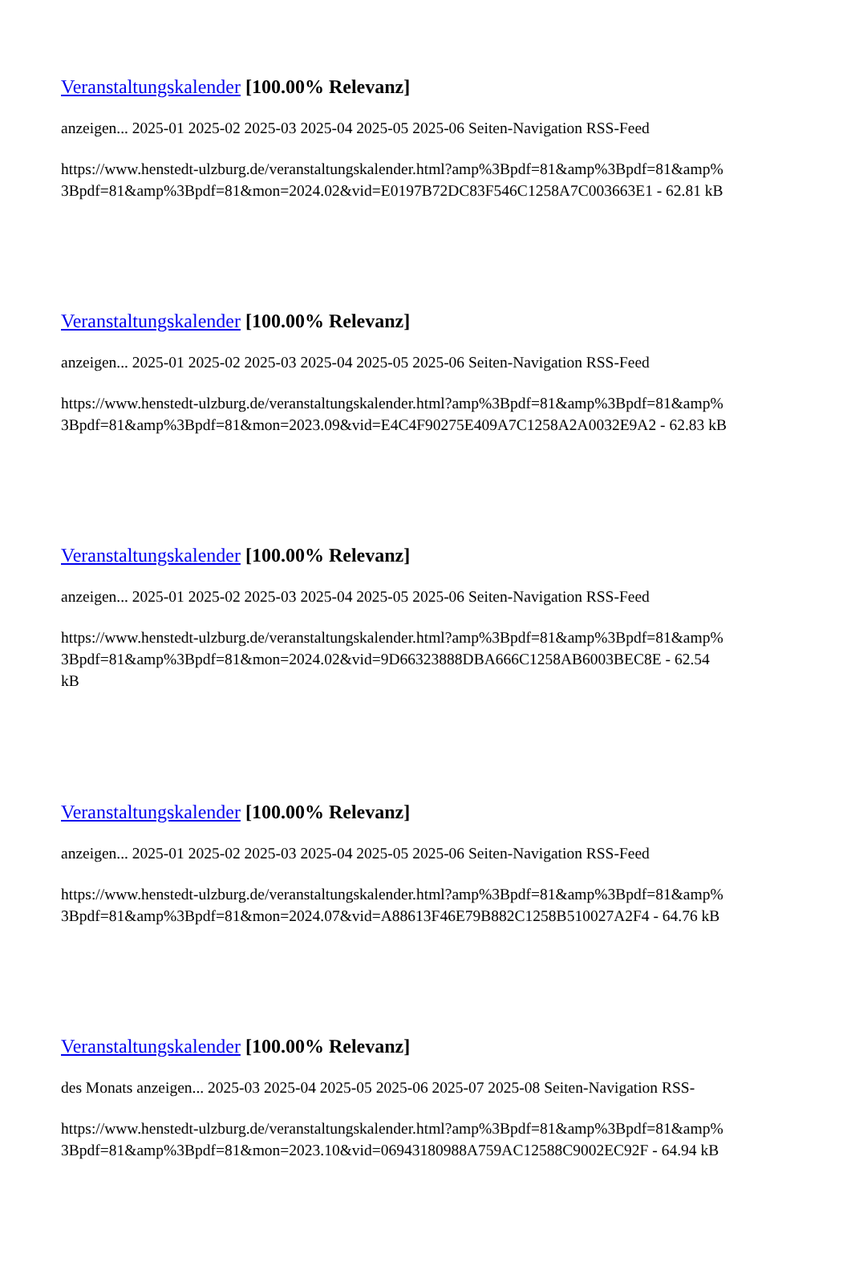Veranstaltungskalender [100.00% Relevanz]
anzeigen... 2025-01 2025-02 2025-03 2025-04 2025-05 2025-06 Seiten-Navigation RSS-Feed
https://www.henstedt-ulzburg.de/veranstaltungskalender.html?amp%3Bpdf=81&amp%3Bpdf=81&amp%
3Bpdf=81&amp%3Bpdf=81&mon=2024.02&vid=E0197B72DC83F546C1258A7C003663E1 - 62.81 kB
Veranstaltungskalender [100.00% Relevanz]
anzeigen... 2025-01 2025-02 2025-03 2025-04 2025-05 2025-06 Seiten-Navigation RSS-Feed
https://www.henstedt-ulzburg.de/veranstaltungskalender.html?amp%3Bpdf=81&amp%3Bpdf=81&amp%
3Bpdf=81&amp%3Bpdf=81&mon=2023.09&vid=E4C4F90275E409A7C1258A2A0032E9A2 - 62.83 kB
Veranstaltungskalender [100.00% Relevanz]
anzeigen... 2025-01 2025-02 2025-03 2025-04 2025-05 2025-06 Seiten-Navigation RSS-Feed
https://www.henstedt-ulzburg.de/veranstaltungskalender.html?amp%3Bpdf=81&amp%3Bpdf=81&amp%
3Bpdf=81&amp%3Bpdf=81&mon=2024.02&vid=9D66323888DBA666C1258AB6003BEC8E - 62.54
kB
Veranstaltungskalender [100.00% Relevanz]
anzeigen... 2025-01 2025-02 2025-03 2025-04 2025-05 2025-06 Seiten-Navigation RSS-Feed
https://www.henstedt-ulzburg.de/veranstaltungskalender.html?amp%3Bpdf=81&amp%3Bpdf=81&amp%
3Bpdf=81&amp%3Bpdf=81&mon=2024.07&vid=A88613F46E79B882C1258B510027A2F4 - 64.76 kB
Veranstaltungskalender [100.00% Relevanz]
des Monats anzeigen... 2025-03 2025-04 2025-05 2025-06 2025-07 2025-08 Seiten-Navigation RSS-
https://www.henstedt-ulzburg.de/veranstaltungskalender.html?amp%3Bpdf=81&amp%3Bpdf=81&amp%
3Bpdf=81&amp%3Bpdf=81&mon=2023.10&vid=06943180988A759AC12588C9002EC92F - 64.94 kB